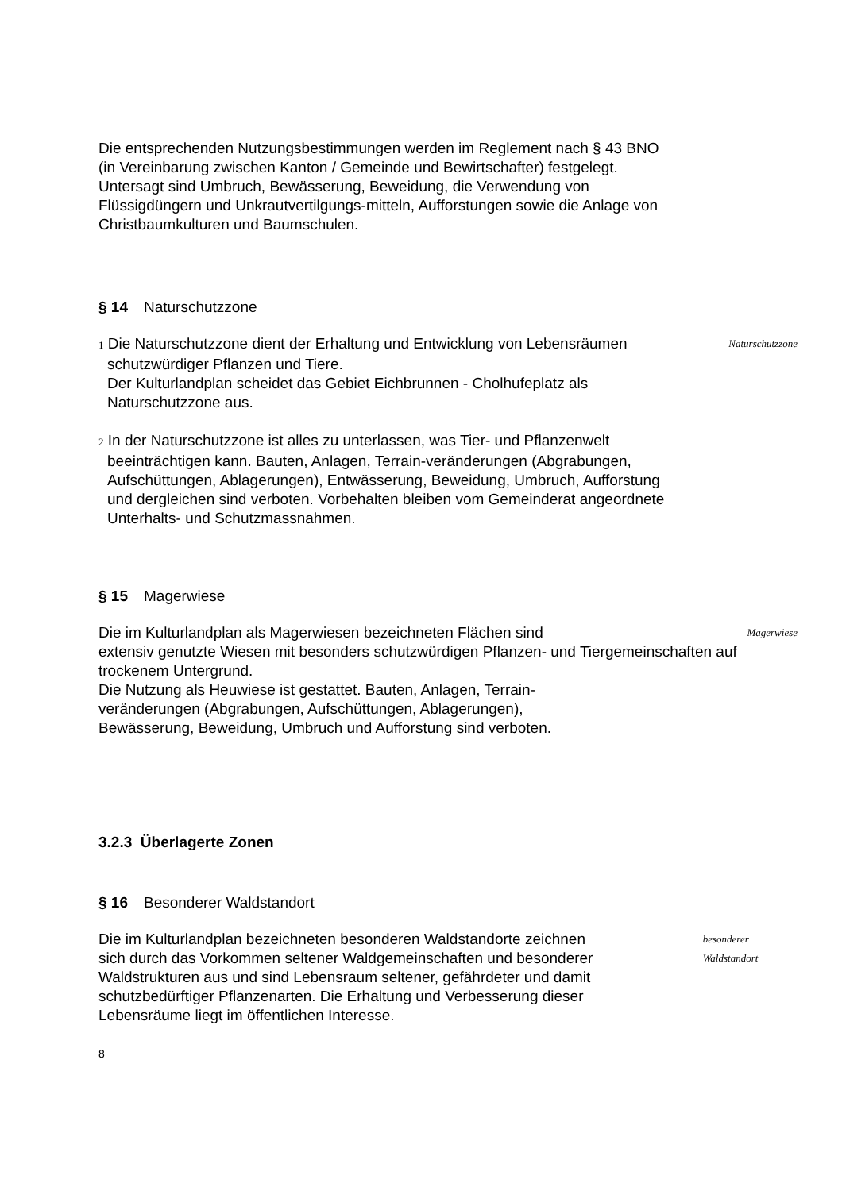Die entsprechenden Nutzungsbestimmungen werden im Reglement nach § 43 BNO (in Vereinbarung zwischen Kanton / Gemeinde und Bewirtschafter) festgelegt. Untersagt sind Umbruch, Bewässerung, Beweidung, die Verwendung von Flüssigdüngern und Unkrautvertilgungs-mitteln, Aufforstungen sowie die Anlage von Christbaumkulturen und Baumschulen.
§ 14 Naturschutzzone
1 Die Naturschutzzone dient der Erhaltung und Entwicklung von Lebensräumen schutzwürdiger Pflanzen und Tiere.
Der Kulturlandplan scheidet das Gebiet Eichbrunnen - Cholhufeplatz als Naturschutzzone aus.
Naturschutzzone
2 In der Naturschutzzone ist alles zu unterlassen, was Tier- und Pflanzenwelt beeinträchtigen kann. Bauten, Anlagen, Terrain-veränderungen (Abgrabungen, Aufschüttungen, Ablagerungen), Entwässerung, Beweidung, Umbruch, Aufforstung und dergleichen sind verboten. Vorbehalten bleiben vom Gemeinderat angeordnete Unterhalts- und Schutzmassnahmen.
§ 15 Magerwiese
Die im Kulturlandplan als Magerwiesen bezeichneten Flächen sind
Magerwiese
extensiv genutzte Wiesen mit besonders schutzwürdigen Pflanzen- und Tiergemeinschaften auf trockenem Untergrund.
Die Nutzung als Heuwiese ist gestattet. Bauten, Anlagen, Terrain-
veränderungen (Abgrabungen, Aufschüttungen, Ablagerungen),
Bewässerung, Beweidung, Umbruch und Aufforstung sind verboten.
3.2.3 Überlagerte Zonen
§ 16 Besonderer Waldstandort
Die im Kulturlandplan bezeichneten besonderen Waldstandorte zeichnen sich durch das Vorkommen seltener Waldgemeinschaften und besonderer Waldstrukturen aus und sind Lebensraum seltener, gefährdeter und damit schutzbedürftiger Pflanzenarten. Die Erhaltung und Verbesserung dieser Lebensräume liegt im öffentlichen Interesse.
besonderer Waldstandort
8